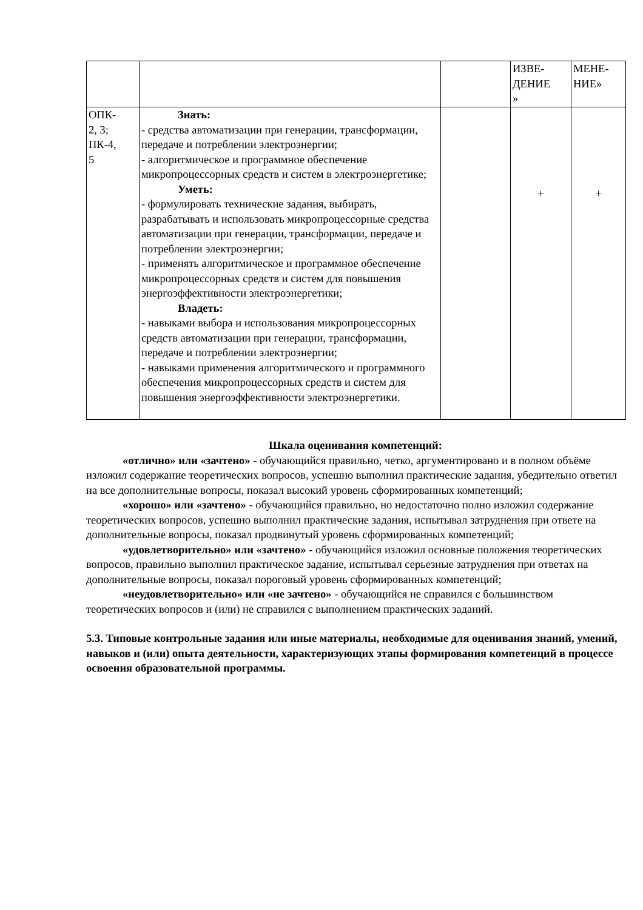| | | | ИЗВЕ- ДЕНИЕ » | МЕНЕ- НИЕ» |
| ОПК- 2, 3; ПК-4, 5 | Знать: - средства автоматизации при генерации, трансформации, передаче и потреблении электроэнергии; - алгоритмическое и программное обеспечение микропроцессорных средств и систем в электроэнергетике; Уметь: - формулировать технические задания, выбирать, разрабатывать и использовать микропроцессорные средства автоматизации при генерации, трансформации, передаче и потреблении электроэнергии; - применять алгоритмическое и программное обеспечение микропроцессорных средств и систем для повышения энергоэффективности электроэнергетики; Владеть: - навыками выбора и использования микропроцессорных средств автоматизации при генерации, трансформации, передаче и потреблении электроэнергии; - навыками применения алгоритмического и программного обеспечения микропроцессорных средств и систем для повышения энергоэффективности электроэнергетики. | | + | + |
Шкала оценивания компетенций:
«отлично» или «зачтено» - обучающийся правильно, четко, аргументировано и в полном объёме изложил содержание теоретических вопросов, успешно выполнил практические задания, убедительно ответил на все дополнительные вопросы, показал высокий уровень сформированных компетенций;
«хорошо» или «зачтено» - обучающийся правильно, но недостаточно полно изложил содержание теоретических вопросов, успешно выполнил практические задания, испытывал затруднения при ответе на дополнительные вопросы, показал продвинутый уровень сформированных компетенций;
«удовлетворительно» или «зачтено» - обучающийся изложил основные положения теоретических вопросов, правильно выполнил практическое задание, испытывал серьезные затруднения при ответах на дополнительные вопросы, показал пороговый уровень сформированных компетенций;
«неудовлетворительно» или «не зачтено» - обучающийся не справился с большинством теоретических вопросов и (или) не справился с выполнением практических заданий.
5.3. Типовые контрольные задания или иные материалы, необходимые для оценивания знаний, умений, навыков и (или) опыта деятельности, характеризующих этапы формирования компетенций в процессе освоения образовательной программы.